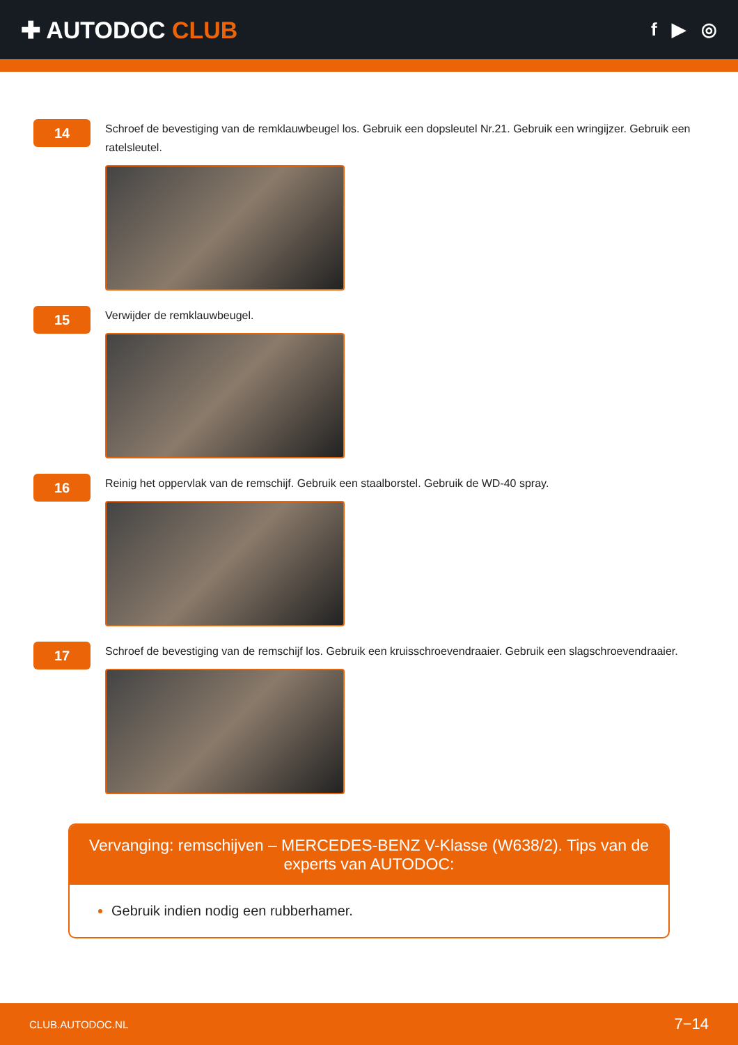✚ AUTODOC CLUB
f ▶ ◎
14
Schroef de bevestiging van de remklauwbeugel los. Gebruik een dopsleutel Nr.21. Gebruik een wringijzer. Gebruik een ratelsleutel.
15
Verwijder de remklauwbeugel.
16
Reinig het oppervlak van de remschijf. Gebruik een staalborstel. Gebruik de WD-40 spray.
17
Schroef de bevestiging van de remschijf los. Gebruik een kruisschroevendraaier. Gebruik een slagschroevendraaier.
Vervanging: remschijven – MERCEDES-BENZ V-Klasse (W638/2). Tips van de experts van AUTODOC:
Gebruik indien nodig een rubberhamer.
CLUB.AUTODOC.NL 7−14